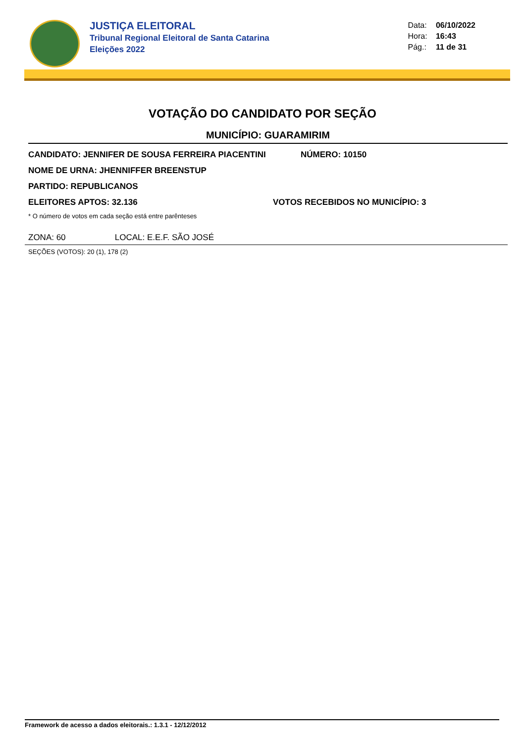JUSTIÇA ELEITORAL
Tribunal Regional Eleitoral de Santa Catarina
Eleições 2022
Data: 06/10/2022
Hora: 16:43
Pág.: 11 de 31
VOTAÇÃO DO CANDIDATO POR SEÇÃO
MUNICÍPIO: GUARAMIRIM
CANDIDATO: JENNIFER DE SOUSA FERREIRA PIACENTINI NÚMERO: 10150
NOME DE URNA: JHENNIFFER BREENSTUP
PARTIDO: REPUBLICANOS
ELEITORES APTOS: 32.136 VOTOS RECEBIDOS NO MUNICÍPIO: 3
* O número de votos em cada seção está entre parênteses
ZONA: 60 LOCAL: E.E.F. SÃO JOSÉ
SEÇÕES (VOTOS): 20 (1), 178 (2)
Framework de acesso a dados eleitorais.: 1.3.1 - 12/12/2012